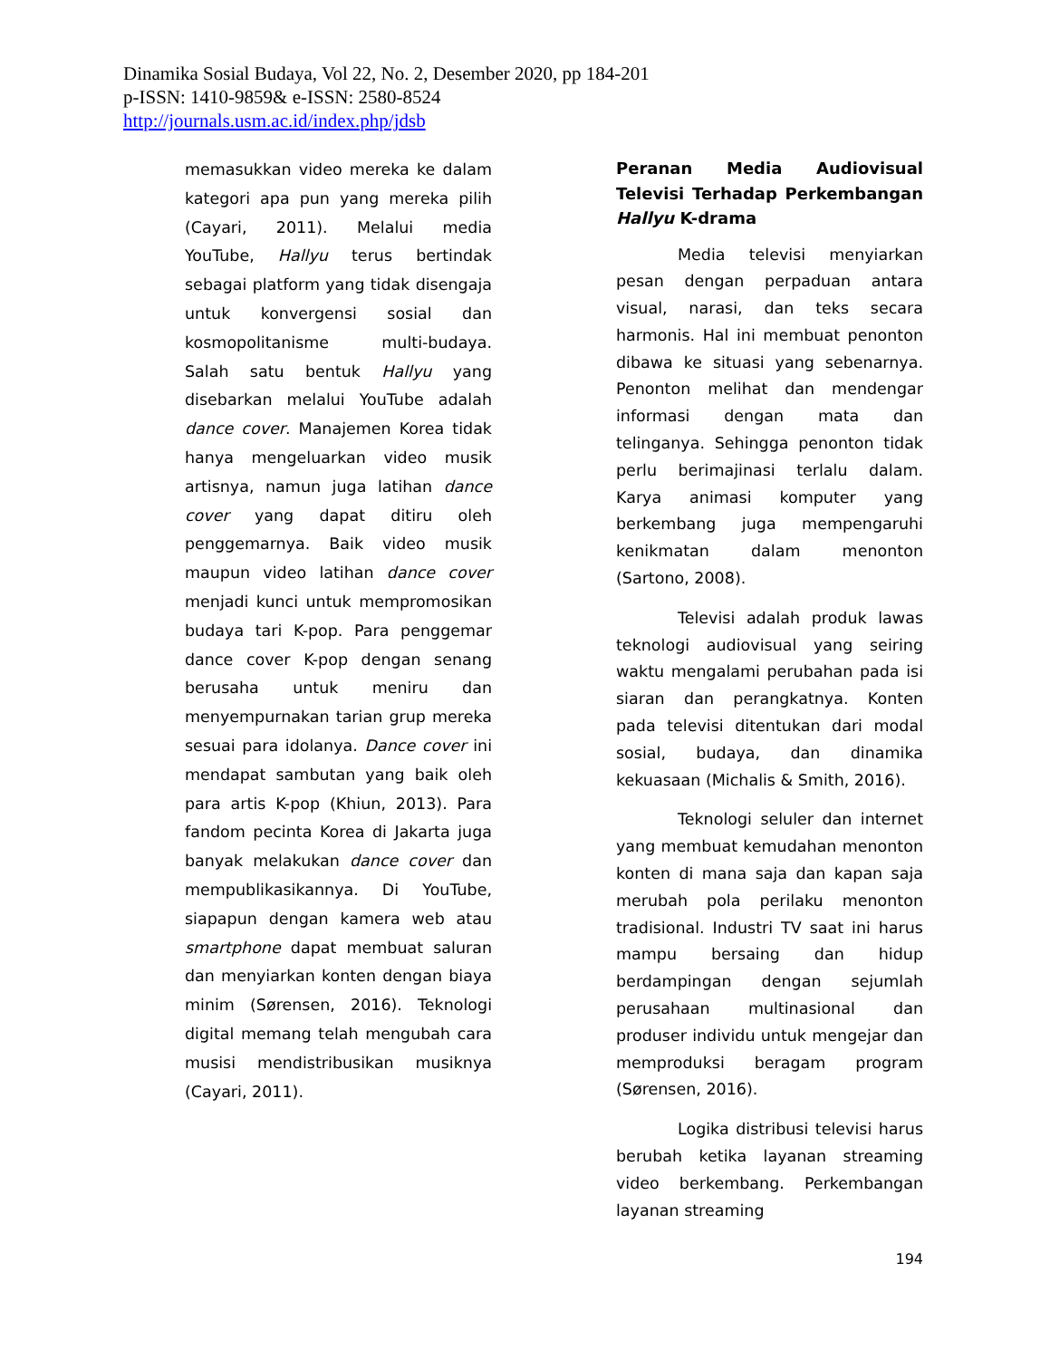Dinamika Sosial Budaya, Vol 22, No. 2, Desember 2020, pp 184-201
p-ISSN: 1410-9859& e-ISSN: 2580-8524
http://journals.usm.ac.id/index.php/jdsb
memasukkan video mereka ke dalam kategori apa pun yang mereka pilih (Cayari, 2011). Melalui media YouTube, Hallyu terus bertindak sebagai platform yang tidak disengaja untuk konvergensi sosial dan kosmopolitanisme multi-budaya. Salah satu bentuk Hallyu yang disebarkan melalui YouTube adalah dance cover. Manajemen Korea tidak hanya mengeluarkan video musik artisnya, namun juga latihan dance cover yang dapat ditiru oleh penggemarnya. Baik video musik maupun video latihan dance cover menjadi kunci untuk mempromosikan budaya tari K-pop. Para penggemar dance cover K-pop dengan senang berusaha untuk meniru dan menyempurnakan tarian grup mereka sesuai para idolanya. Dance cover ini mendapat sambutan yang baik oleh para artis K-pop (Khiun, 2013). Para fandom pecinta Korea di Jakarta juga banyak melakukan dance cover dan mempublikasikannya. Di YouTube, siapapun dengan kamera web atau smartphone dapat membuat saluran dan menyiarkan konten dengan biaya minim (Sørensen, 2016). Teknologi digital memang telah mengubah cara musisi mendistribusikan musiknya (Cayari, 2011).
Peranan Media Audiovisual Televisi Terhadap Perkembangan Hallyu K-drama
Media televisi menyiarkan pesan dengan perpaduan antara visual, narasi, dan teks secara harmonis. Hal ini membuat penonton dibawa ke situasi yang sebenarnya. Penonton melihat dan mendengar informasi dengan mata dan telinganya. Sehingga penonton tidak perlu berimajinasi terlalu dalam. Karya animasi komputer yang berkembang juga mempengaruhi kenikmatan dalam menonton (Sartono, 2008).
Televisi adalah produk lawas teknologi audiovisual yang seiring waktu mengalami perubahan pada isi siaran dan perangkatnya. Konten pada televisi ditentukan dari modal sosial, budaya, dan dinamika kekuasaan (Michalis & Smith, 2016).
Teknologi seluler dan internet yang membuat kemudahan menonton konten di mana saja dan kapan saja merubah pola perilaku menonton tradisional. Industri TV saat ini harus mampu bersaing dan hidup berdampingan dengan sejumlah perusahaan multinasional dan produser individu untuk mengejar dan memproduksi beragam program (Sørensen, 2016).
Logika distribusi televisi harus berubah ketika layanan streaming video berkembang. Perkembangan layanan streaming
194